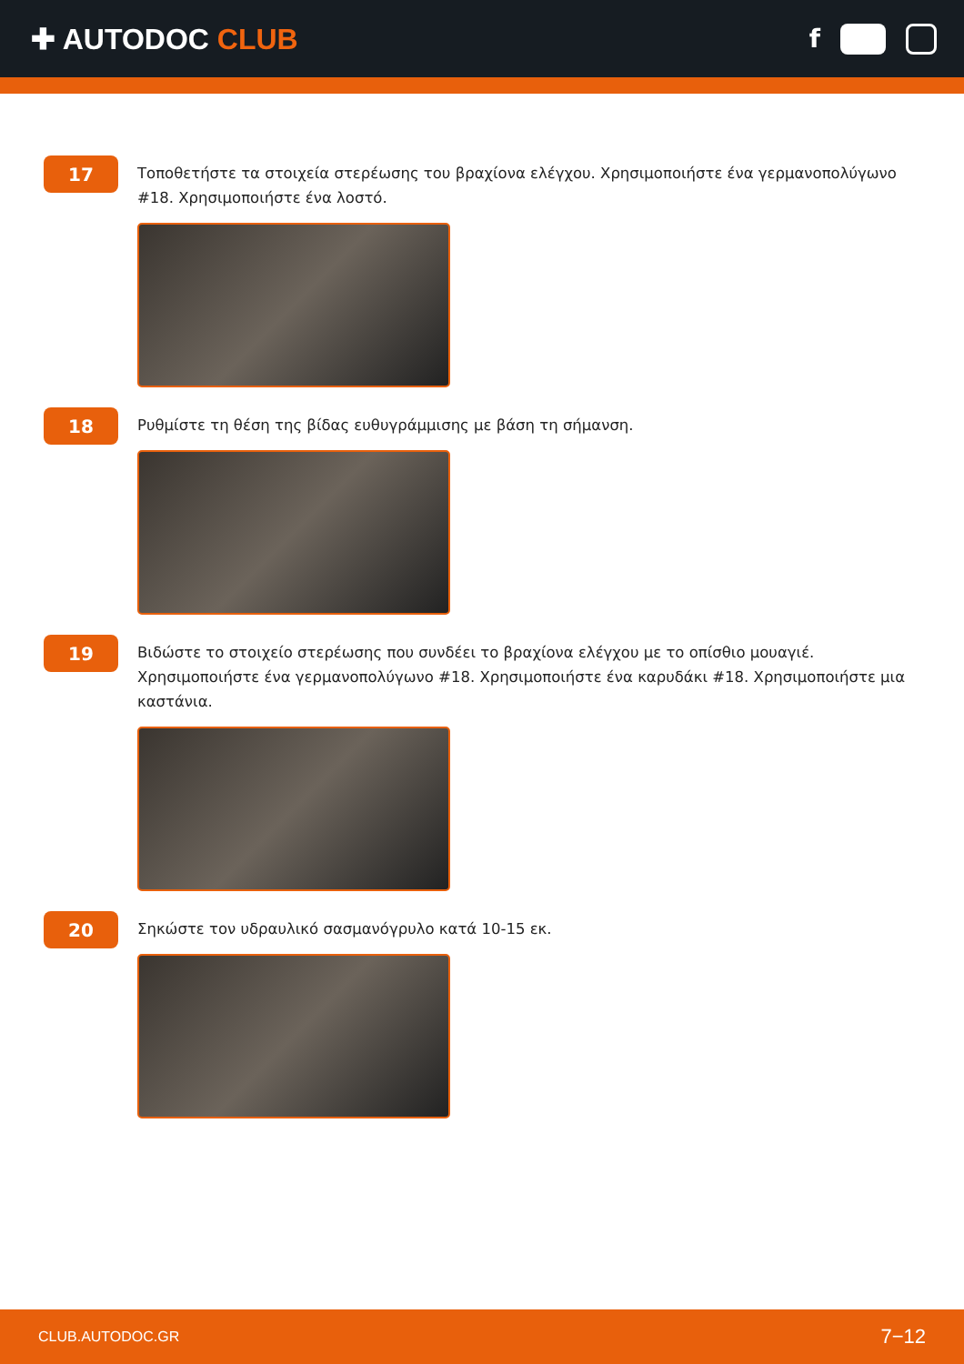✚ AUTODOC CLUB f
17
Τοποθετήστε τα στοιχεία στερέωσης του βραχίονα ελέγχου. Χρησιμοποιήστε ένα γερμανοπολύγωνο #18. Χρησιμοποιήστε ένα λοστό.
18
Ρυθμίστε τη θέση της βίδας ευθυγράμμισης με βάση τη σήμανση.
19
Βιδώστε το στοιχείο στερέωσης που συνδέει το βραχίονα ελέγχου με το οπίσθιο μουαγιέ. Χρησιμοποιήστε ένα γερμανοπολύγωνο #18. Χρησιμοποιήστε ένα καρυδάκι #18. Χρησιμοποιήστε μια καστάνια.
20
Σηκώστε τον υδραυλικό σασμανόγρυλο κατά 10-15 εκ.
CLUB.AUTODOC.GR 7−12